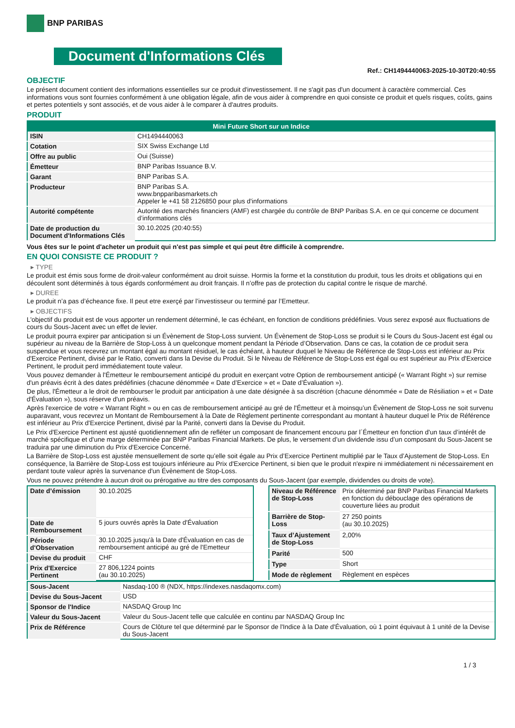BNP PARIBAS
Document d'Informations Clés
Ref.: CH1494440063-2025-10-30T20:40:55
OBJECTIF
Le présent document contient des informations essentielles sur ce produit d'investissement. Il ne s'agit pas d'un document à caractère commercial. Ces informations vous sont fournies conformément à une obligation légale, afin de vous aider à comprendre en quoi consiste ce produit et quels risques, coûts, gains et pertes potentiels y sont associés, et de vous aider à le comparer à d'autres produits.
PRODUIT
| Mini Future Short sur un Indice | |
| --- | --- |
| ISIN | CH1494440063 |
| Cotation | SIX Swiss Exchange Ltd |
| Offre au public | Oui (Suisse) |
| Émetteur | BNP Paribas Issuance B.V. |
| Garant | BNP Paribas S.A. |
| Producteur | BNP Paribas S.A. www.bnpparibasmarkets.ch Appeler le +41 58 2126850 pour plus d'informations |
| Autorité compétente | Autorité des marchés financiers (AMF) est chargée du contrôle de BNP Paribas S.A. en ce qui concerne ce document d’informations clés |
| Date de production du Document d'Informations Clés | 30.10.2025 (20:40:55) |
Vous êtes sur le point d'acheter un produit qui n'est pas simple et qui peut être difficile à comprendre.
EN QUOI CONSISTE CE PRODUIT ?
▸ TYPE
Le produit est émis sous forme de droit-valeur conformément au droit suisse. Hormis la forme et la constitution du produit, tous les droits et obligations qui en découlent sont déterminés à tous égards conformément au droit français. Il n’offre pas de protection du capital contre le risque de marché.
▸ DUREE
Le produit n’a pas d’écheance fixe. Il peut etre exerçé par l’investisseur ou terminé par l’Emetteur.
▸ OBJECTIFS
L'objectif du produit est de vous apporter un rendement déterminé, le cas échéant, en fonction de conditions prédéfinies. Vous serez exposé aux fluctuations de cours du Sous-Jacent avec un effet de levier.
Le produit pourra expirer par anticipation si un Évènement de Stop-Loss survient. Un Évènement de Stop-Loss se produit si le Cours du Sous-Jacent est égal ou supérieur au niveau de la Barrière de Stop-Loss à un quelconque moment pendant la Période d’Observation. Dans ce cas, la cotation de ce produit sera suspendue et vous recevrez un montant égal au montant résiduel, le cas échéant, à hauteur duquel le Niveau de Référence de Stop-Loss est inférieur au Prix d'Exercice Pertinent, divisé par le Ratio, converti dans la Devise du Produit. Si le Niveau de Référence de Stop-Loss est égal ou est supérieur au Prix d'Exercice Pertinent, le produit perd immédiatement toute valeur.
Vous pouvez demander à l'Émetteur le remboursement anticipé du produit en exerçant votre Option de remboursement anticipé (« Warrant Right ») sur remise d'un préavis écrit à des dates prédéfinies (chacune dénommée « Date d’Exercice » et « Date d’Évaluation »).
De plus, l'Émetteur a le droit de rembourser le produit par anticipation à une date désignée à sa discrétion (chacune dénommée « Date de Résiliation » et « Date d'Évaluation »), sous réserve d'un préavis.
Après l'exercice de votre « Warrant Right » ou en cas de remboursement anticipé au gré de l'Émetteur et à moinsqu’un Évènement de Stop-Loss ne soit survenu auparavant, vous recevrez un Montant de Remboursement à la Date de Règlement pertinente correspondant au montant à hauteur duquel le Prix de Référence est inférieur au Prix d'Exercice Pertinent, divisé par la Parité, converti dans la Devise du Produit.
Le Prix d'Exercice Pertinent est ajusté quotidiennement afin de refléter un composant de financement encouru par l´Émetteur en fonction d'un taux d’intérêt de marché spécifique et d'une marge déterminée par BNP Paribas Financial Markets. De plus, le versement d’un dividende issu d’un composant du Sous-Jacent se traduira par une diminution du Prix d'Exercice Concerné.
La Barrière de Stop-Loss est ajustée mensuellement de sorte qu’elle soit égale au Prix d’Exercice Pertinent multiplié par le Taux d’Ajustement de Stop-Loss. En conséquence, la Barrière de Stop-Loss est toujours inférieure au Prix d'Exercice Pertinent, si bien que le produit n'expire ni immédiatement ni nécessairement en perdant toute valeur après la survenance d'un Évènement de Stop-Loss.
Vous ne pouvez prétendre à aucun droit ou prérogative au titre des composants du Sous-Jacent (par exemple, dividendes ou droits de vote).
| Date d’émission | 30.10.2025 |
| Date de Remboursement | 5 jours ouvrés après la Date d'Évaluation |
| Période d'Observation | 30.10.2025 jusqu'à la Date d'Évaluation en cas de remboursement anticipé au gré de l'Emetteur |
| Devise du produit | CHF |
| Prix d'Exercice Pertinent | 27 806,1224 points (au 30.10.2025) |
| Niveau de Référence de Stop-Loss | Prix déterminé par BNP Paribas Financial Markets en fonction du débouclage des opérations de couverture liées au produit |
| Barrière de Stop-Loss | 27 250 points (au 30.10.2025) |
| Taux d’Ajustement de Stop-Loss | 2,00% |
| Parité | 500 |
| Type | Short |
| Mode de règlement | Règlement en espèces |
| Sous-Jacent | Nasdaq-100 ® (NDX, https://indexes.nasdaqomx.com) |
| Devise du Sous-Jacent | USD |
| Sponsor de l'Indice | NASDAQ Group Inc |
| Valeur du Sous-Jacent | Valeur du Sous-Jacent telle que calculée en continu par NASDAQ Group Inc |
| Prix de Référence | Cours de Clôture tel que déterminé par le Sponsor de l'Indice à la Date d'Évaluation, où 1 point équivaut à 1 unité de la Devise du Sous-Jacent |
1 / 3